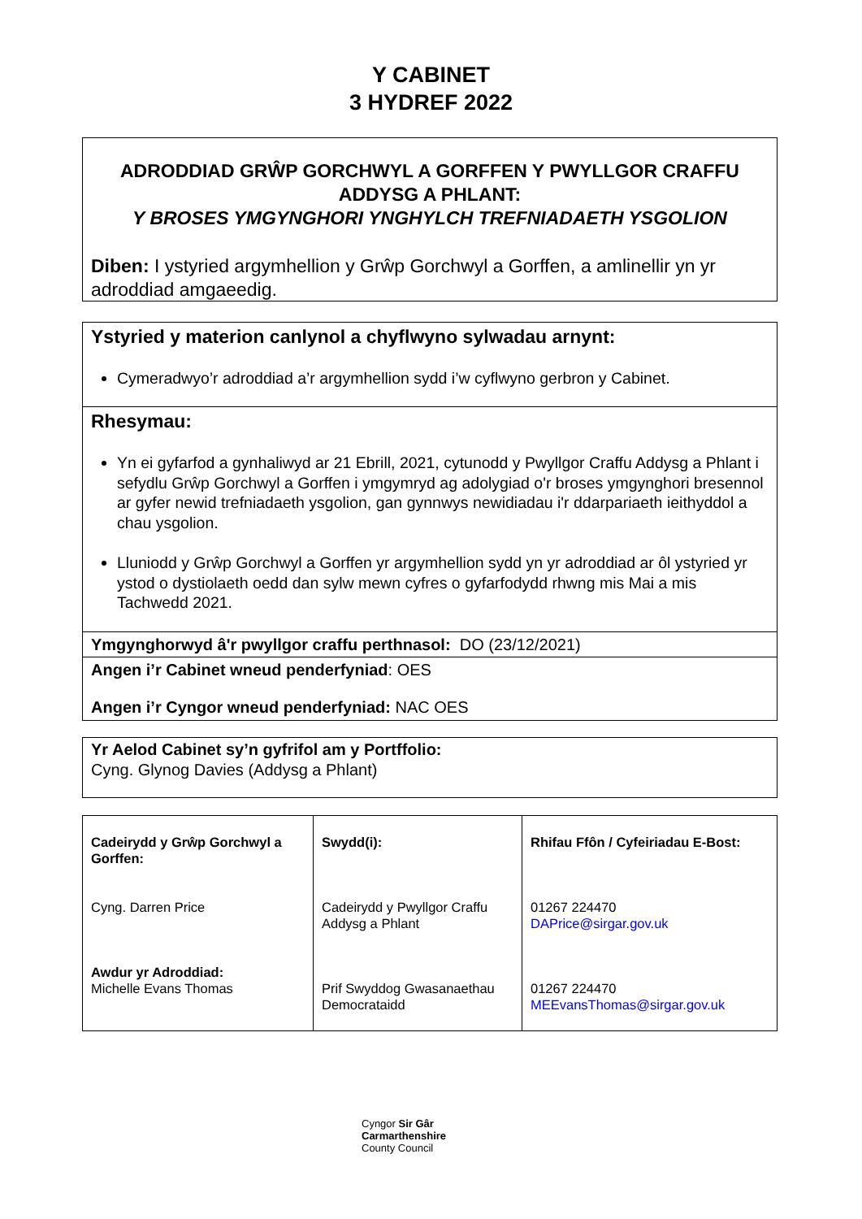Y CABINET
3 HYDREF 2022
ADRODDIAD GRŴP GORCHWYL A GORFFEN Y PWYLLGOR CRAFFU ADDYSG A PHLANT:
Y BROSES YMGYNGHORI YNGHYLCH TREFNIADAETH YSGOLION
Diben: I ystyried argymhellion y Grŵp Gorchwyl a Gorffen, a amlinellir yn yr adroddiad amgaeedig.
Ystyried y materion canlynol a chyflwyno sylwadau arnynt:
Cymeradwyo’r adroddiad a’r argymhellion sydd i’w cyflwyno gerbron y Cabinet.
Rhesymau:
Yn ei gyfarfod a gynhaliwyd ar 21 Ebrill, 2021, cytunodd y Pwyllgor Craffu Addysg a Phlant i sefydlu Grŵp Gorchwyl a Gorffen i ymgymryd ag adolygiad o'r broses ymgynghori bresennol ar gyfer newid trefniadaeth ysgolion, gan gynnwys newidiadau i'r ddarpariaeth ieithyddol a chau ysgolion.
Lluniodd y Grŵp Gorchwyl a Gorffen yr argymhellion sydd yn yr adroddiad ar ôl ystyried yr ystod o dystiolaeth oedd dan sylw mewn cyfres o gyfarfodydd rhwng mis Mai a mis Tachwedd 2021.
Ymgynghorwyd â'r pwyllgor craffu perthnasol: DO (23/12/2021)
Angen i’r Cabinet wneud penderfyniad: OES
Angen i’r Cyngor wneud penderfyniad: NAC OES
Yr Aelod Cabinet sy’n gyfrifol am y Portffolio:
Cyng. Glynog Davies (Addysg a Phlant)
| Cadeirydd y Grŵp Gorchwyl a Gorffen: Cyng. Darren Price Awdur yr Adroddiad: Michelle Evans Thomas | Swydd(i): Cadeirydd y Pwyllgor Craffu Addysg a Phlant Prif Swyddog Gwasanaethau Democrataidd | Rhifau Ffôn / Cyfeiriadau E-Bost: 01267 224470 DAPrice@sirgar.gov.uk 01267 224470 MEEvansThomas@sirgar.gov.uk |
Cyngor Sir Gâr
Carmarthenshire
County Council